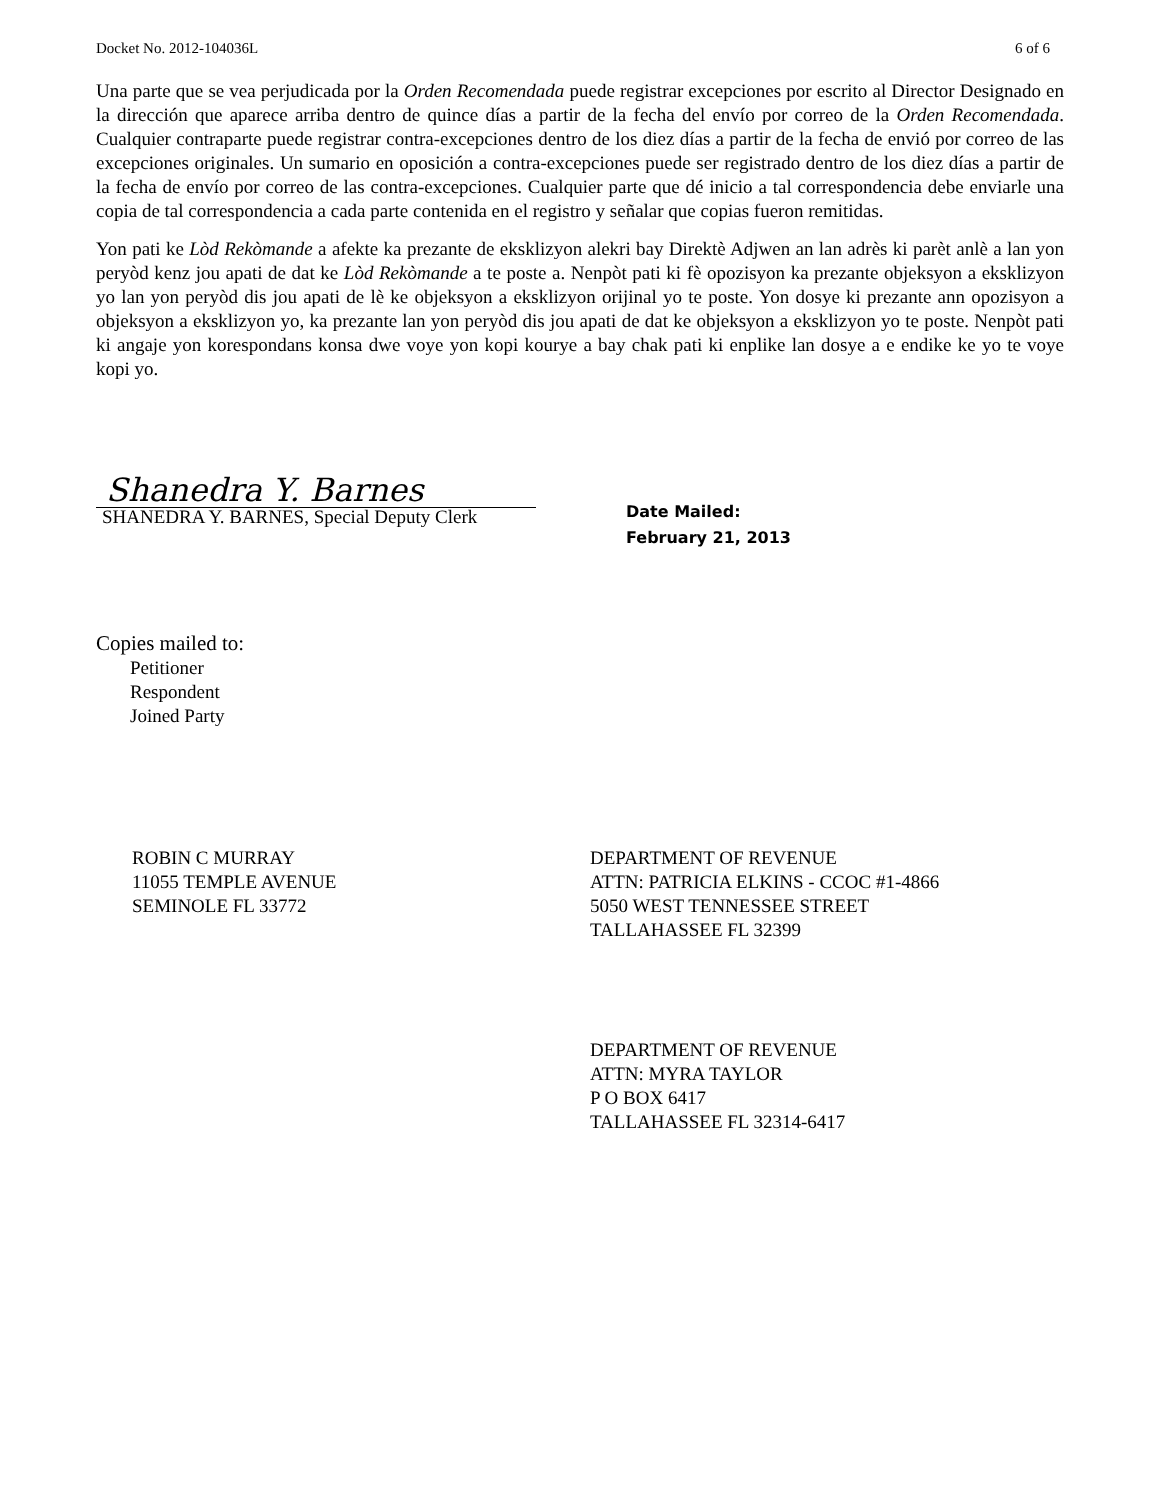Docket No. 2012-104036L 6 of 6
Una parte que se vea perjudicada por la Orden Recomendada puede registrar excepciones por escrito al Director Designado en la dirección que aparece arriba dentro de quince días a partir de la fecha del envío por correo de la Orden Recomendada. Cualquier contraparte puede registrar contra-excepciones dentro de los diez días a partir de la fecha de envió por correo de las excepciones originales. Un sumario en oposición a contra-excepciones puede ser registrado dentro de los diez días a partir de la fecha de envío por correo de las contra-excepciones. Cualquier parte que dé inicio a tal correspondencia debe enviarle una copia de tal correspondencia a cada parte contenida en el registro y señalar que copias fueron remitidas.
Yon pati ke Lòd Rekòmande a afekte ka prezante de eksklizyon alekri bay Direktè Adjwen an lan adrès ki parèt anlè a lan yon peryòd kenz jou apati de dat ke Lòd Rekòmande a te poste a. Nenpòt pati ki fè opozisyon ka prezante objeksyon a eksklizyon yo lan yon peryòd dis jou apati de lè ke objeksyon a eksklizyon orijinal yo te poste. Yon dosye ki prezante ann opozisyon a objeksyon a eksklizyon yo, ka prezante lan yon peryòd dis jou apati de dat ke objeksyon a eksklizyon yo te poste. Nenpòt pati ki angaje yon korespondans konsa dwe voye yon kopi kourye a bay chak pati ki enplike lan dosye a e endike ke yo te voye kopi yo.
Shanedra Y. Barnes
SHANEDRA Y. BARNES, Special Deputy Clerk
Date Mailed:
February 21, 2013
Copies mailed to:
Petitioner
Respondent
Joined Party
ROBIN C MURRAY
11055 TEMPLE AVENUE
SEMINOLE FL 33772
DEPARTMENT OF REVENUE
ATTN: PATRICIA ELKINS - CCOC #1-4866
5050 WEST TENNESSEE STREET
TALLAHASSEE FL 32399
DEPARTMENT OF REVENUE
ATTN: MYRA TAYLOR
P O BOX 6417
TALLAHASSEE FL 32314-6417